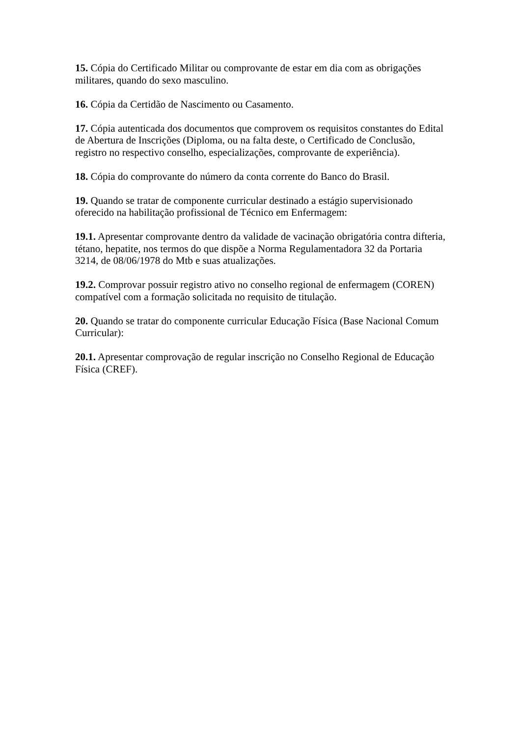15. Cópia do Certificado Militar ou comprovante de estar em dia com as obrigações militares, quando do sexo masculino.
16. Cópia da Certidão de Nascimento ou Casamento.
17. Cópia autenticada dos documentos que comprovem os requisitos constantes do Edital de Abertura de Inscrições (Diploma, ou na falta deste, o Certificado de Conclusão, registro no respectivo conselho, especializações, comprovante de experiência).
18. Cópia do comprovante do número da conta corrente do Banco do Brasil.
19. Quando se tratar de componente curricular destinado a estágio supervisionado oferecido na habilitação profissional de Técnico em Enfermagem:
19.1. Apresentar comprovante dentro da validade de vacinação obrigatória contra difteria, tétano, hepatite, nos termos do que dispõe a Norma Regulamentadora 32 da Portaria 3214, de 08/06/1978 do Mtb e suas atualizações.
19.2. Comprovar possuir registro ativo no conselho regional de enfermagem (COREN) compatível com a formação solicitada no requisito de titulação.
20. Quando se tratar do componente curricular Educação Física (Base Nacional Comum Curricular):
20.1. Apresentar comprovação de regular inscrição no Conselho Regional de Educação Física (CREF).